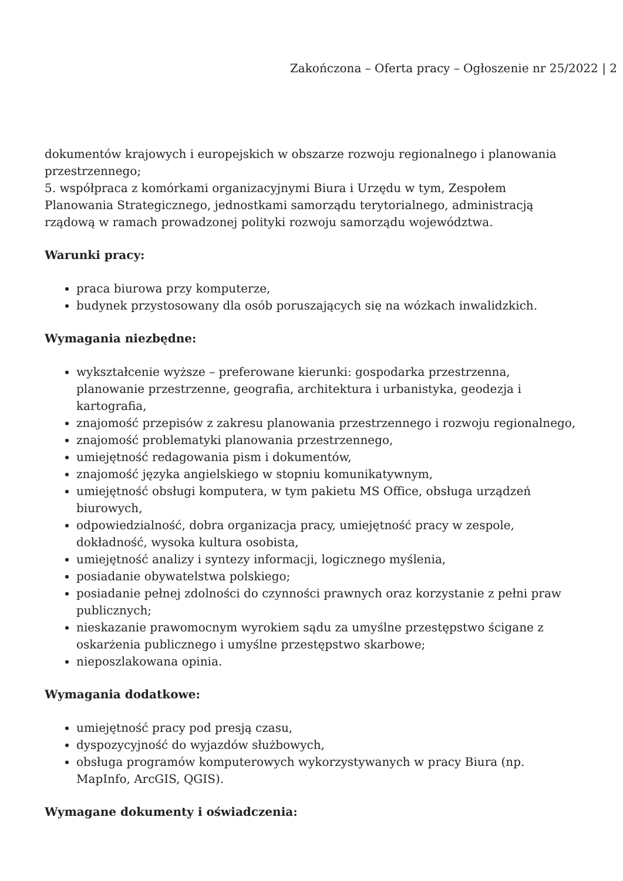Zakończona – Oferta pracy – Ogłoszenie nr 25/2022 | 2
dokumentów krajowych i europejskich w obszarze rozwoju regionalnego i planowania przestrzennego;
5. współpraca z komórkami organizacyjnymi Biura i Urzędu w tym, Zespołem Planowania Strategicznego, jednostkami samorządu terytorialnego, administracją rządową w ramach prowadzonej polityki rozwoju samorządu województwa.
Warunki pracy:
praca biurowa przy komputerze,
budynek przystosowany dla osób poruszających się na wózkach inwalidzkich.
Wymagania niezbędne:
wykształcenie wyższe – preferowane kierunki: gospodarka przestrzenna, planowanie przestrzenne, geografia, architektura i urbanistyka, geodezja i kartografia,
znajomość przepisów z zakresu planowania przestrzennego i rozwoju regionalnego,
znajomość problematyki planowania przestrzennego,
umiejętność redagowania pism i dokumentów,
znajomość języka angielskiego w stopniu komunikatywnym,
umiejętność obsługi komputera, w tym pakietu MS Office, obsługa urządzeń biurowych,
odpowiedzialność, dobra organizacja pracy, umiejętność pracy w zespole, dokładność, wysoka kultura osobista,
umiejętność analizy i syntezy informacji, logicznego myślenia,
posiadanie obywatelstwa polskiego;
posiadanie pełnej zdolności do czynności prawnych oraz korzystanie z pełni praw publicznych;
nieskazanie prawomocnym wyrokiem sądu za umyślne przestępstwo ścigane z oskarżenia publicznego i umyślne przestępstwo skarbowe;
nieposzlakowana opinia.
Wymagania dodatkowe:
umiejętność pracy pod presją czasu,
dyspozycyjność do wyjazdów służbowych,
obsługa programów komputerowych wykorzystywanych w pracy Biura (np. MapInfo, ArcGIS, QGIS).
Wymagane dokumenty i oświadczenia: